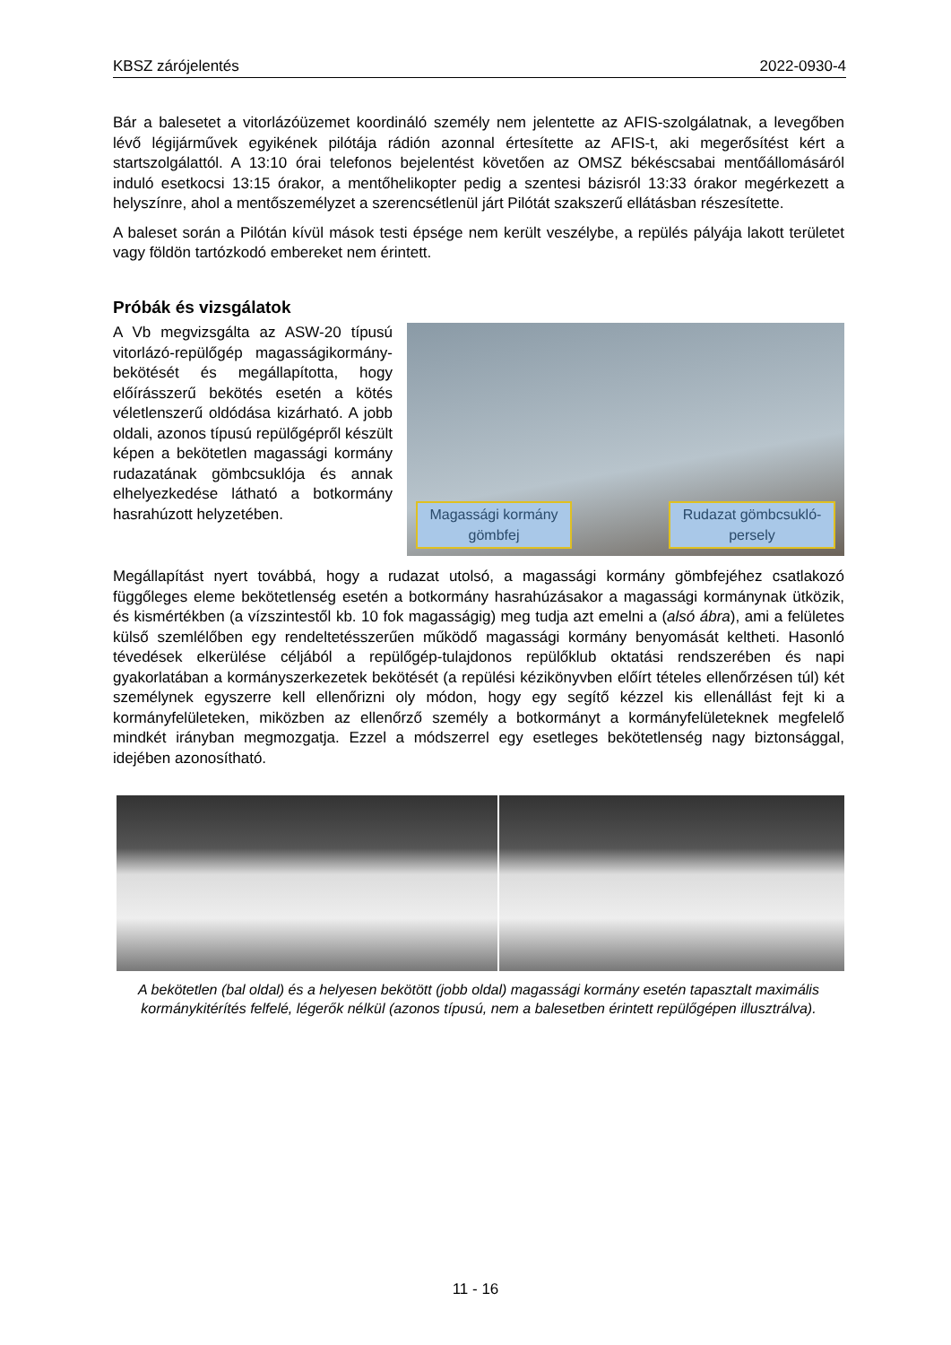KBSZ zárójelentés 2022-0930-4
Bár a balesetet a vitorlázóüzemet koordináló személy nem jelentette az AFIS-szolgálatnak, a levegőben lévő légijárművek egyikének pilótája rádión azonnal értesítette az AFIS-t, aki megerősítést kért a startszolgálattól. A 13:10 órai telefonos bejelentést követően az OMSZ békéscsabai mentőállomásáról induló esetkocsi 13:15 órakor, a mentőhelikopter pedig a szentesi bázisról 13:33 órakor megérkezett a helyszínre, ahol a mentőszemélyzet a szerencsétlenül járt Pilótát szakszerű ellátásban részesítette.
A baleset során a Pilótán kívül mások testi épsége nem került veszélybe, a repülés pályája lakott területet vagy földön tartózkodó embereket nem érintett.
Próbák és vizsgálatok
Magassági kormány gömbfej
Rudazat gömbcsukló-persely
A Vb megvizsgálta az ASW-20 típusú vitorlázó-repülőgép magassági­kormány-bekötését és megállapította, hogy előírásszerű bekötés esetén a kötés véletlenszerű oldódása kizárható. A jobb oldali, azonos típusú repülőgépről készült képen a bekötetlen magassági kormány rudazatának gömbcsuklója és annak elhelyezkedése látható a botkormány hasrahúzott helyzetében.
Megállapítást nyert továbbá, hogy a rudazat utolsó, a magassági kormány gömbfejéhez csatlakozó függőleges eleme bekötetlenség esetén a botkormány hasrahúzásakor a magassági kormánynak ütközik, és kismértékben (a vízszintestől kb. 10 fok magasságig) meg tudja azt emelni a (alsó ábra), ami a felületes külső szemlélőben egy rendeltetésszerűen működő magassági kormány benyomását keltheti. Hasonló tévedések elkerülése céljából a repülőgép-tulajdonos repülőklub oktatási rendszerében és napi gyakorlatában a kormányszerkezetek bekötését (a repülési kézikönyvben előírt tételes ellenőrzésen túl) két személynek egyszerre kell ellenőrizni oly módon, hogy egy segítő kézzel kis ellenállást fejt ki a kormányfelületeken, miközben az ellenőrző személy a botkormányt a kormányfelületeknek megfelelő mindkét irányban megmozgatja. Ezzel a módszerrel egy esetleges bekötetlenség nagy biztonsággal, idejében azonosítható.
A bekötetlen (bal oldal) és a helyesen bekötött (jobb oldal) magassági kormány esetén tapasztalt maximális kormánykitérítés felfelé, légerők nélkül (azonos típusú, nem a balesetben érintett repülőgépen illusztrálva).
11 - 16